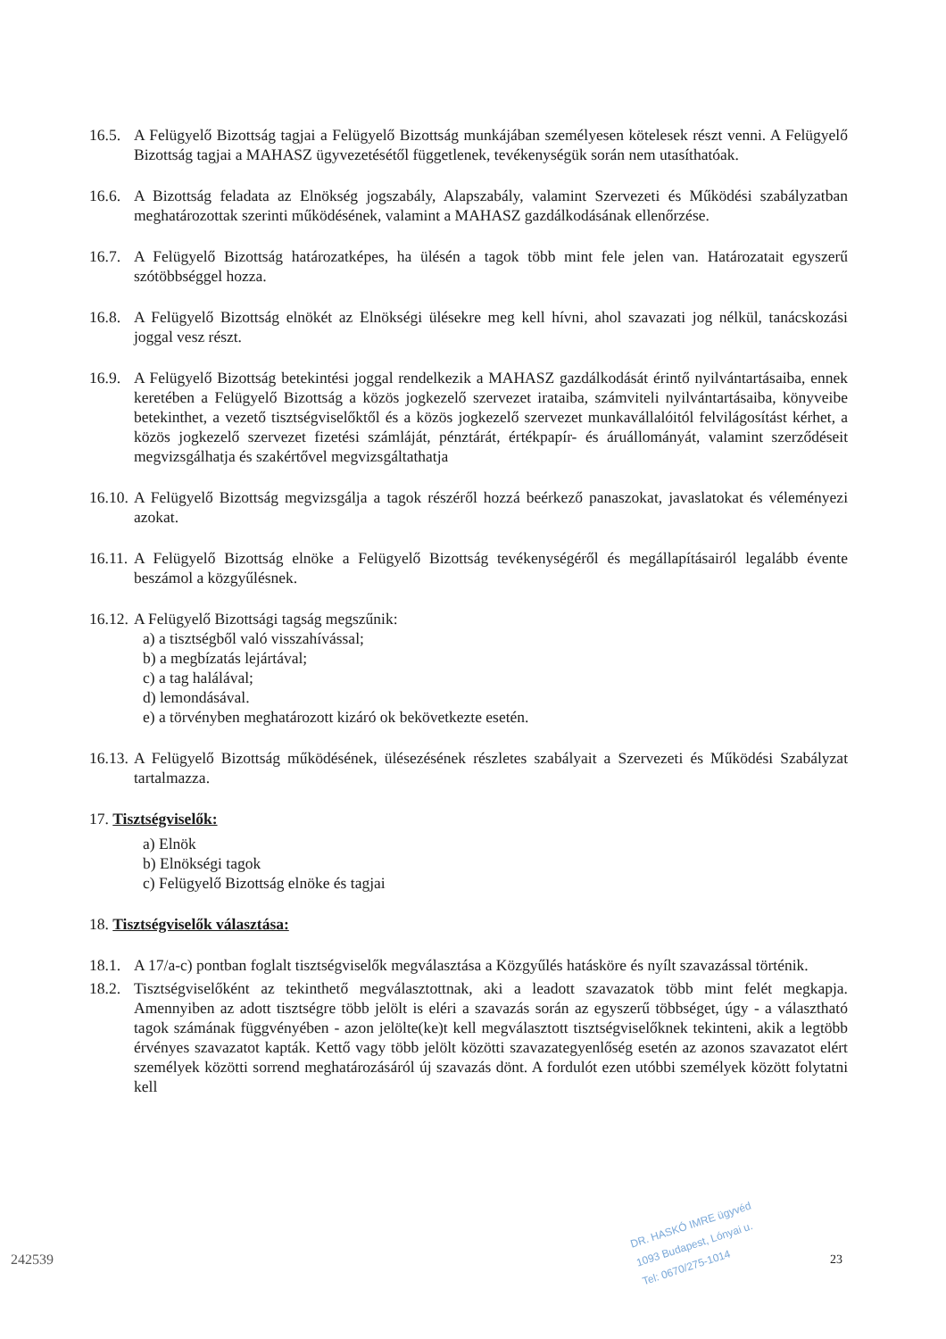16.5. A Felügyelő Bizottság tagjai a Felügyelő Bizottság munkájában személyesen kötelesek részt venni. A Felügyelő Bizottság tagjai a MAHASZ ügyvezetésétől függetlenek, tevékenységük során nem utasíthatóak.
16.6. A Bizottság feladata az Elnökség jogszabály, Alapszabály, valamint Szervezeti és Működési szabályzatban meghatározottak szerinti működésének, valamint a MAHASZ gazdálkodásának ellenőrzése.
16.7. A Felügyelő Bizottság határozatképes, ha ülésén a tagok több mint fele jelen van. Határozatait egyszerű szótöbbséggel hozza.
16.8. A Felügyelő Bizottság elnökét az Elnökségi ülésekre meg kell hívni, ahol szavazati jog nélkül, tanácskozási joggal vesz részt.
16.9. A Felügyelő Bizottság betekintési joggal rendelkezik a MAHASZ gazdálkodását érintő nyilvántartásaiba, ennek keretében a Felügyelő Bizottság a közös jogkezelő szervezet irataiba, számviteli nyilvántartásaiba, könyveibe betekinthet, a vezető tisztségviselőktől és a közös jogkezelő szervezet munkavállalóitól felvilágosítást kérhet, a közös jogkezelő szervezet fizetési számláját, pénztárát, értékpapír- és áruállományát, valamint szerződéseit megvizsgálhatja és szakértővel megvizsgáltathatja
16.10. A Felügyelő Bizottság megvizsgálja a tagok részéről hozzá beérkező panaszokat, javaslatokat és véleményezi azokat.
16.11. A Felügyelő Bizottság elnöke a Felügyelő Bizottság tevékenységéről és megállapításairól legalább évente beszámol a közgyűlésnek.
16.12. A Felügyelő Bizottsági tagság megszűnik:
a) a tisztségből való visszahívással;
b) a megbízatás lejártával;
c) a tag halálával;
d) lemondásával.
e) a törvényben meghatározott kizáró ok bekövetkezte esetén.
16.13. A Felügyelő Bizottság működésének, ülésezésének részletes szabályait a Szervezeti és Működési Szabályzat tartalmazza.
17. Tisztségviselők:
a) Elnök
b) Elnökségi tagok
c) Felügyelő Bizottság elnöke és tagjai
18. Tisztségviselők választása:
18.1. A 17/a-c) pontban foglalt tisztségviselők megválasztása a Közgyűlés hatásköre és nyílt szavazással történik.
18.2. Tisztségviselőként az tekinthető megválasztottnak, aki a leadott szavazatok több mint felét megkapja. Amennyiben az adott tisztségre több jelölt is eléri a szavazás során az egyszerű többséget, úgy - a választható tagok számának függvényében - azon jelölte(ke)t kell megválasztott tisztségviselőknek tekinteni, akik a legtöbb érvényes szavazatot kapták. Kettő vagy több jelölt közötti szavazategyenlőség esetén az azonos szavazatot elért személyek közötti sorrend meghatározásáról új szavazás dönt. A fordulót ezen utóbbi személyek között folytatni kell
DR. HASKÓ IMRE ügyvéd
1093 Budapest, Lónyai u.
Tel: 0670/275-1014
23
242539